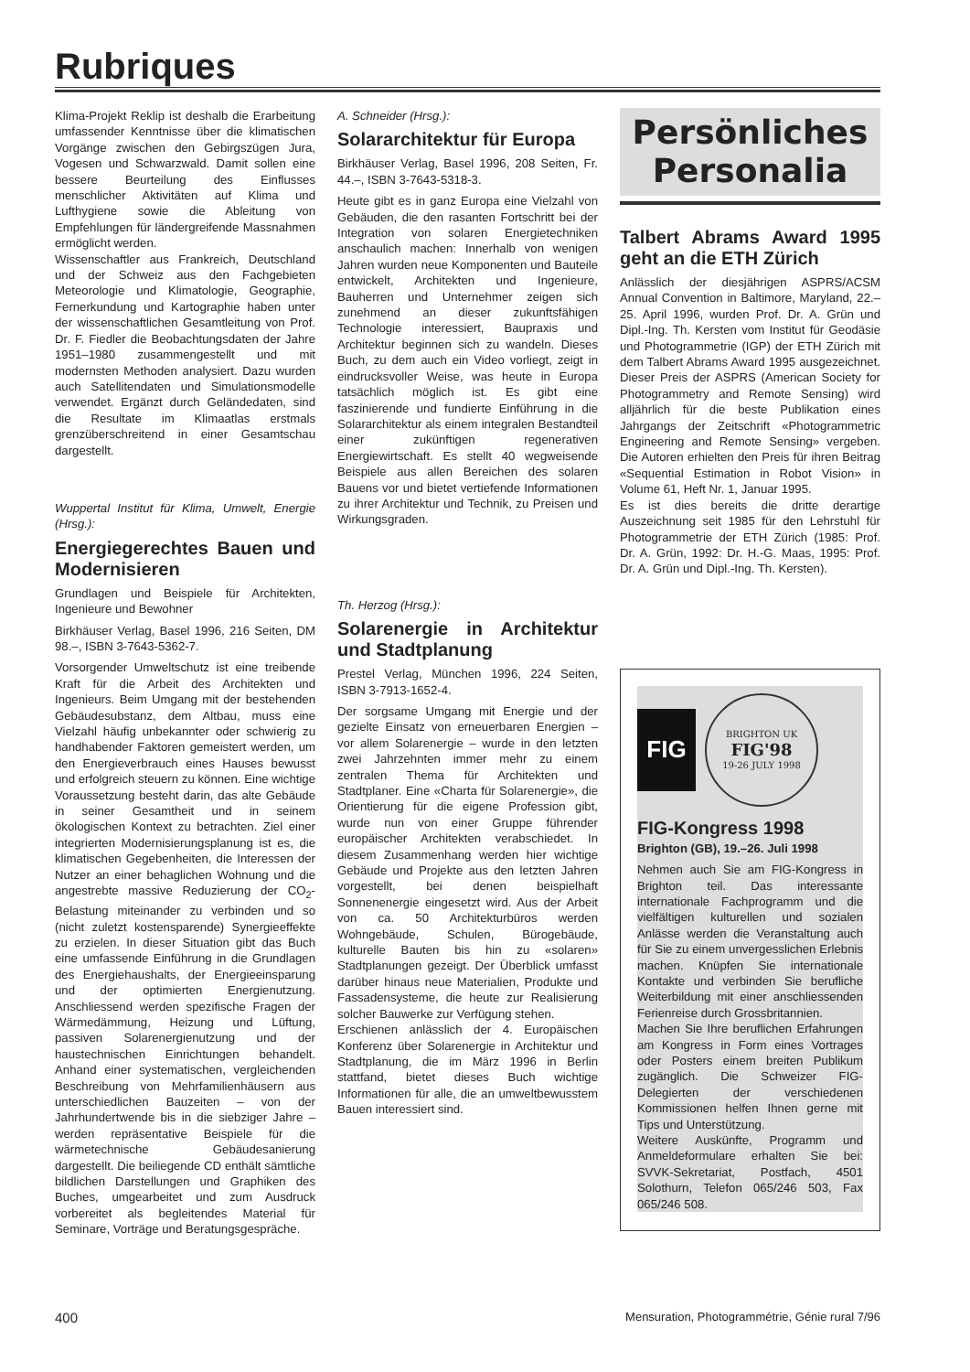Rubriques
Klima-Projekt Reklip ist deshalb die Erarbeitung umfassender Kenntnisse über die klimatischen Vorgänge zwischen den Gebirgszügen Jura, Vogesen und Schwarzwald. Damit sollen eine bessere Beurteilung des Einflusses menschlicher Aktivitäten auf Klima und Lufthygiene sowie die Ableitung von Empfehlungen für ländergreifende Massnahmen ermöglicht werden.
Wissenschaftler aus Frankreich, Deutschland und der Schweiz aus den Fachgebieten Meteorologie und Klimatologie, Geographie, Fernerkundung und Kartographie haben unter der wissenschaftlichen Gesamtleitung von Prof. Dr. F. Fiedler die Beobachtungsdaten der Jahre 1951–1980 zusammengestellt und mit modernsten Methoden analysiert. Dazu wurden auch Satellitendaten und Simulationsmodelle verwendet. Ergänzt durch Geländedaten, sind die Resultate im Klimaatlas erstmals grenzüberschreitend in einer Gesamtschau dargestellt.
Wuppertal Institut für Klima, Umwelt, Energie (Hrsg.):
Energiegerechtes Bauen und Modernisieren
Grundlagen und Beispiele für Architekten, Ingenieure und Bewohner
Birkhäuser Verlag, Basel 1996, 216 Seiten, DM 98.–, ISBN 3-7643-5362-7.
Vorsorgender Umweltschutz ist eine treibende Kraft für die Arbeit des Architekten und Ingenieurs. Beim Umgang mit der bestehenden Gebäudesubstanz, dem Altbau, muss eine Vielzahl häufig unbekannter oder schwierig zu handhabender Faktoren gemeistert werden, um den Energieverbrauch eines Hauses bewusst und erfolgreich steuern zu können. Eine wichtige Voraussetzung besteht darin, das alte Gebäude in seiner Gesamtheit und in seinem ökologischen Kontext zu betrachten. Ziel einer integrierten Modernisierungsplanung ist es, die klimatischen Gegebenheiten, die Interessen der Nutzer an einer behaglichen Wohnung und die angestrebte massive Reduzierung der CO<sub>2</sub>-Belastung miteinander zu verbinden und so (nicht zuletzt kostensparende) Synergieeffekte zu erzielen. In dieser Situation gibt das Buch eine umfassende Einführung in die Grundlagen des Energiehaushalts, der Energieeinsparung und der optimierten Energienutzung. Anschliessend werden spezifische Fragen der Wärmedämmung, Heizung und Lüftung, passiven Solarenergienutzung und der haustechnischen Einrichtungen behandelt. Anhand einer systematischen, vergleichenden Beschreibung von Mehrfamilienhäusern aus unterschiedlichen Bauzeiten – von der Jahrhundertwende bis in die siebziger Jahre – werden repräsentative Beispiele für die wärmetechnische Gebäudesanierung dargestellt. Die beiliegende CD enthält sämtliche bildlichen Darstellungen und Graphiken des Buches, umgearbeitet und zum Ausdruck vorbereitet als begleitendes Material für Seminare, Vorträge und Beratungsgespräche.
A. Schneider (Hrsg.):
Solararchitektur für Europa
Birkhäuser Verlag, Basel 1996, 208 Seiten, Fr. 44.–, ISBN 3-7643-5318-3.
Heute gibt es in ganz Europa eine Vielzahl von Gebäuden, die den rasanten Fortschritt bei der Integration von solaren Energietechniken anschaulich machen: Innerhalb von wenigen Jahren wurden neue Komponenten und Bauteile entwickelt, Architekten und Ingenieure, Bauherren und Unternehmer zeigen sich zunehmend an dieser zukunftsfähigen Technologie interessiert, Baupraxis und Architektur beginnen sich zu wandeln. Dieses Buch, zu dem auch ein Video vorliegt, zeigt in eindrucksvoller Weise, was heute in Europa tatsächlich möglich ist. Es gibt eine faszinierende und fundierte Einführung in die Solararchitektur als einem integralen Bestandteil einer zukünftigen regenerativen Energiewirtschaft. Es stellt 40 wegweisende Beispiele aus allen Bereichen des solaren Bauens vor und bietet vertiefende Informationen zu ihrer Architektur und Technik, zu Preisen und Wirkungsgraden.
Th. Herzog (Hrsg.):
Solarenergie in Architektur und Stadtplanung
Prestel Verlag, München 1996, 224 Seiten, ISBN 3-7913-1652-4.
Der sorgsame Umgang mit Energie und der gezielte Einsatz von erneuerbaren Energien – vor allem Solarenergie – wurde in den letzten zwei Jahrzehnten immer mehr zu einem zentralen Thema für Architekten und Stadtplaner. Eine «Charta für Solarenergie», die Orientierung für die eigene Profession gibt, wurde nun von einer Gruppe führender europäischer Architekten verabschiedet. In diesem Zusammenhang werden hier wichtige Gebäude und Projekte aus den letzten Jahren vorgestellt, bei denen beispielhaft Sonnenenergie eingesetzt wird. Aus der Arbeit von ca. 50 Architekturbüros werden Wohngebäude, Schulen, Bürogebäude, kulturelle Bauten bis hin zu «solaren» Stadtplanungen gezeigt. Der Überblick umfasst darüber hinaus neue Materialien, Produkte und Fassadensysteme, die heute zur Realisierung solcher Bauwerke zur Verfügung stehen.
Erschienen anlässlich der 4. Europäischen Konferenz über Solarenergie in Architektur und Stadtplanung, die im März 1996 in Berlin stattfand, bietet dieses Buch wichtige Informationen für alle, die an umweltbewusstem Bauen interessiert sind.
Persönliches
Personalia
Talbert Abrams Award 1995 geht an die ETH Zürich
Anlässlich der diesjährigen ASPRS/ACSM Annual Convention in Baltimore, Maryland, 22.–25. April 1996, wurden Prof. Dr. A. Grün und Dipl.-Ing. Th. Kersten vom Institut für Geodäsie und Photogrammetrie (IGP) der ETH Zürich mit dem Talbert Abrams Award 1995 ausgezeichnet. Dieser Preis der ASPRS (American Society for Photogrammetry and Remote Sensing) wird alljährlich für die beste Publikation eines Jahrgangs der Zeitschrift «Photogrammetric Engineering and Remote Sensing» vergeben. Die Autoren erhielten den Preis für ihren Beitrag «Sequential Estimation in Robot Vision» in Volume 61, Heft Nr. 1, Januar 1995.
Es ist dies bereits die dritte derartige Auszeichnung seit 1985 für den Lehrstuhl für Photogrammetrie der ETH Zürich (1985: Prof. Dr. A. Grün, 1992: Dr. H.-G. Maas, 1995: Prof. Dr. A. Grün und Dipl.-Ing. Th. Kersten).
FIG
BRIGHTON UK
FIG'98
19-26 JULY 1998
FIG-Kongress 1998
Brighton (GB), 19.–26. Juli 1998
Nehmen auch Sie am FIG-Kongress in Brighton teil. Das interessante internationale Fachprogramm und die vielfältigen kulturellen und sozialen Anlässe werden die Veranstaltung auch für Sie zu einem unvergesslichen Erlebnis machen. Knüpfen Sie internationale Kontakte und verbinden Sie berufliche Weiterbildung mit einer anschliessenden Ferienreise durch Grossbritannien.
Machen Sie Ihre beruflichen Erfahrungen am Kongress in Form eines Vortrages oder Posters einem breiten Publikum zugänglich. Die Schweizer FIG-Delegierten der verschiedenen Kommissionen helfen Ihnen gerne mit Tips und Unterstützung.
Weitere Auskünfte, Programm und Anmeldeformulare erhalten Sie bei: SVVK-Sekretariat, Postfach, 4501 Solothurn, Telefon 065/246 503, Fax 065/246 508.
400 Mensuration, Photogrammétrie, Génie rural 7/96